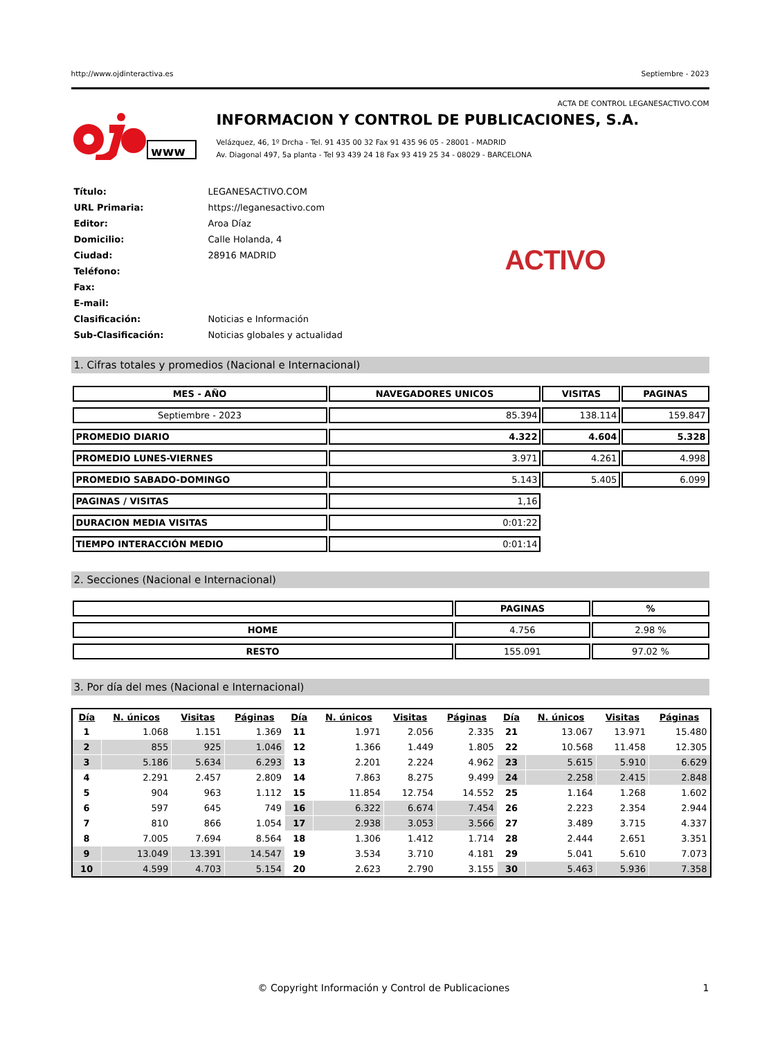http://www.ojdinteractiva.es Septiembre - 2023
ACTA DE CONTROL LEGANESACTIVO.COM
www
INFORMACION Y CONTROL DE PUBLICACIONES, S.A.
Velázquez, 46, 1º Drcha - Tel. 91 435 00 32 Fax 91 435 96 05 - 28001 - MADRID
Av. Diagonal 497, 5a planta - Tel 93 439 24 18 Fax 93 419 25 34 - 08029 - BARCELONA
| Título: | LEGANESACTIVO.COM |
| URL Primaria: | https://leganesactivo.com |
| Editor: | Aroa Díaz |
| Domicilio: | Calle Holanda, 4 |
| Ciudad: | 28916 MADRID |
| Teléfono: | |
| Fax: | |
| E-mail: | |
| Clasificación: | Noticias e Información |
| Sub-Clasificación: | Noticias globales y actualidad |
ACTIVO
1. Cifras totales y promedios (Nacional e Internacional)
| MES - AÑO | NAVEGADORES UNICOS | VISITAS | PAGINAS |
| --- | --- | --- | --- |
| Septiembre - 2023 | 85.394 | 138.114 | 159.847 |
| PROMEDIO DIARIO | 4.322 | 4.604 | 5.328 |
| PROMEDIO LUNES-VIERNES | 3.971 | 4.261 | 4.998 |
| PROMEDIO SABADO-DOMINGO | 5.143 | 5.405 | 6.099 |
| PAGINAS / VISITAS | 1,16 | | |
| DURACION MEDIA VISITAS | 0:01:22 | | |
| TIEMPO INTERACCIÓN MEDIO | 0:01:14 | | |
2. Secciones (Nacional e Internacional)
| | PAGINAS | % |
| --- | --- | --- |
| HOME | 4.756 | 2.98 % |
| RESTO | 155.091 | 97.02 % |
3. Por día del mes (Nacional e Internacional)
| Día | N. únicos | Visitas | Páginas | Día | N. únicos | Visitas | Páginas | Día | N. únicos | Visitas | Páginas |
| --- | --- | --- | --- | --- | --- | --- | --- | --- | --- | --- | --- |
| 1 | 1.068 | 1.151 | 1.369 | 11 | 1.971 | 2.056 | 2.335 | 21 | 13.067 | 13.971 | 15.480 |
| 2 | 855 | 925 | 1.046 | 12 | 1.366 | 1.449 | 1.805 | 22 | 10.568 | 11.458 | 12.305 |
| 3 | 5.186 | 5.634 | 6.293 | 13 | 2.201 | 2.224 | 4.962 | 23 | 5.615 | 5.910 | 6.629 |
| 4 | 2.291 | 2.457 | 2.809 | 14 | 7.863 | 8.275 | 9.499 | 24 | 2.258 | 2.415 | 2.848 |
| 5 | 904 | 963 | 1.112 | 15 | 11.854 | 12.754 | 14.552 | 25 | 1.164 | 1.268 | 1.602 |
| 6 | 597 | 645 | 749 | 16 | 6.322 | 6.674 | 7.454 | 26 | 2.223 | 2.354 | 2.944 |
| 7 | 810 | 866 | 1.054 | 17 | 2.938 | 3.053 | 3.566 | 27 | 3.489 | 3.715 | 4.337 |
| 8 | 7.005 | 7.694 | 8.564 | 18 | 1.306 | 1.412 | 1.714 | 28 | 2.444 | 2.651 | 3.351 |
| 9 | 13.049 | 13.391 | 14.547 | 19 | 3.534 | 3.710 | 4.181 | 29 | 5.041 | 5.610 | 7.073 |
| 10 | 4.599 | 4.703 | 5.154 | 20 | 2.623 | 2.790 | 3.155 | 30 | 5.463 | 5.936 | 7.358 |
© Copyright Información y Control de Publicaciones 1